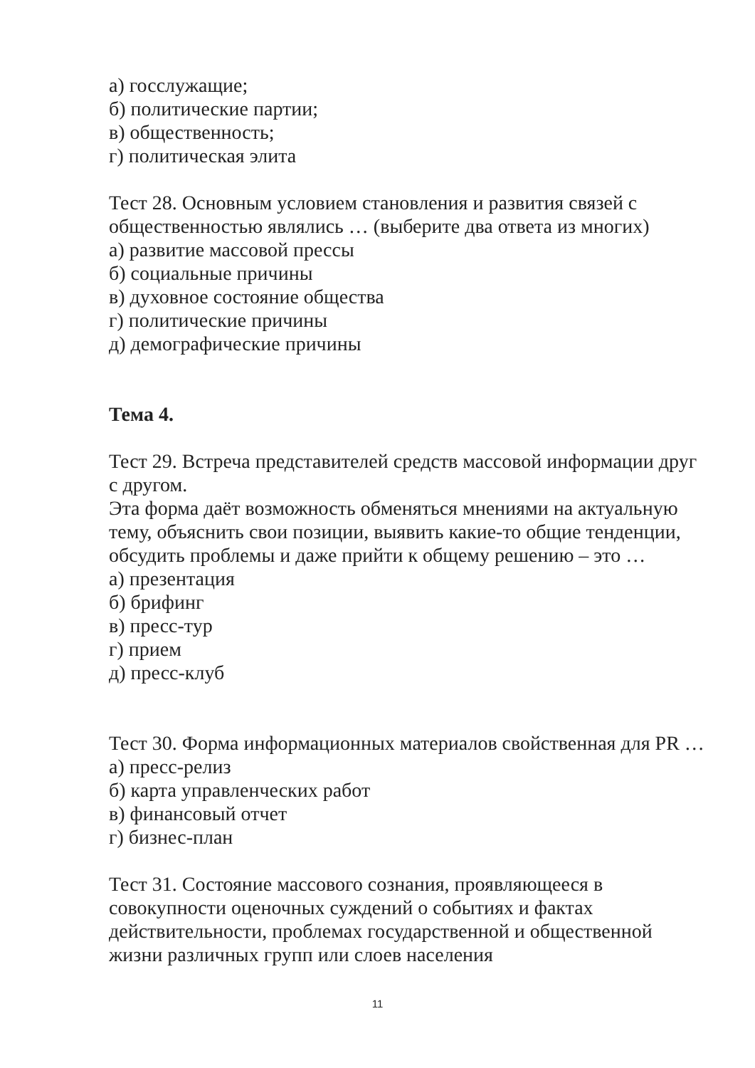а) госслужащие;
б) политические партии;
в) общественность;
г) политическая элита
Тест 28. Основным условием становления и развития связей с общественностью являлись … (выберите два ответа из многих)
а) развитие массовой прессы
б) социальные причины
в) духовное состояние общества
г) политические причины
д) демографические причины
Тема 4.
Тест 29. Встреча представителей средств массовой информации друг с другом.
Эта форма даёт возможность обменяться мнениями на актуальную тему, объяснить свои позиции, выявить какие-то общие тенденции, обсудить проблемы и даже прийти к общему решению – это …
а) презентация
б) брифинг
в) пресс-тур
г) прием
д) пресс-клуб
Тест 30. Форма информационных материалов свойственная для PR …
а) пресс-релиз
б) карта управленческих работ
в) финансовый отчет
г) бизнес-план
Тест 31. Состояние массового сознания, проявляющееся в совокупности оценочных суждений о событиях и фактах действительности, проблемах государственной и общественной жизни различных групп или слоев населения
11